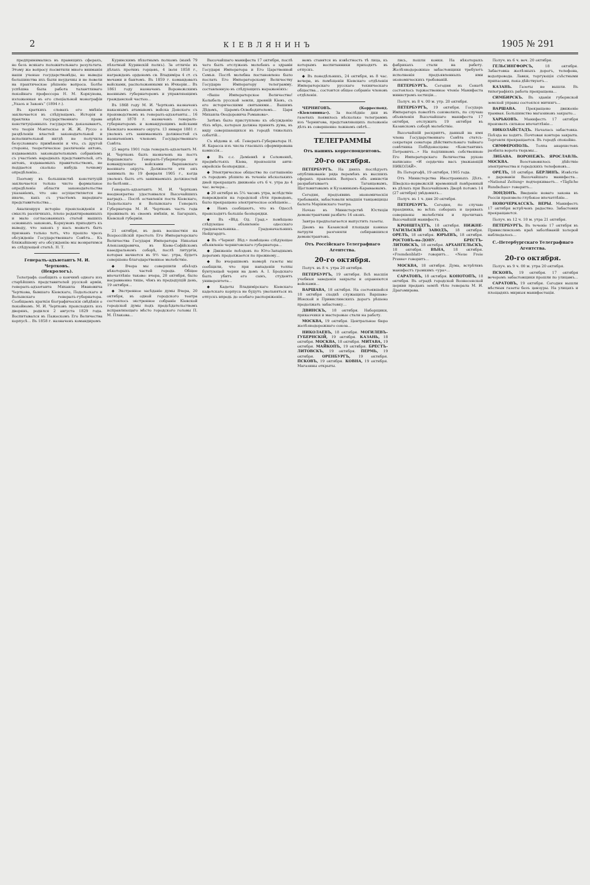2 КІЕВЛЯНИНЪ 1905 № 291
предпринимались въ правящихъ сферахъ, но безъ всякаго положительнаго результата. Этому же вопросу посвятили много вниманія наши ученые государствовѣды, но выводы большинства ихъ были неудачны и не повели на практическое рѣшеніе вопроса. Болѣе успѣшна была работа талантливаго покойнаго профессора Н. М. Коркунова, изложенная въ его спеціальной монографіи „Указъ и Законъ“ (1894 г.).
Въ краткихъ словахъ его мнѣніе заключается въ слѣдующемъ. Исторія и практика государственнаго права конституціонныхъ государствъ доказываютъ, что теорія Монтескье и Ж. Ж. Руссо о раздѣленіи властей законодательной и исполнительной нигдѣ не получила безусловнаго примѣненія и что, съ другой стороны, теоретическое различеніе актовъ, издаваемыхъ законодательнымъ собраніемъ съ участіемъ народныхъ представителей, отъ актовъ, издаваемыхъ правительствомъ, не поддается сколько нибудь точному опредѣленію...
Поэтому въ большинствѣ конституцій заключается только чисто формальное опредѣленіе области законодательства указаніемъ, что оно осуществляется не иначе, какъ съ участіемъ народнаго представительства...
Анализируя исторію происхожденія и смыслъ различныхъ, плохо редактированныхъ и мало согласованныхъ статей нашихъ основныхъ законовъ, Коркуновъ приходитъ къ выводу, что законъ у насъ можетъ быть признанъ только тотъ, что прошло чрезъ обсужденіе Государственнаго Совѣта... Къ ближайшему его обсужденію мы возвратимся въ слѣдующей статьѣ. Н. Т.
Генералъ-адъютантъ М. И. Чертковъ.
(Некрологъ).
Телеграфъ сообщилъ о кончинѣ одного изъ старѣйшихъ представителей русской арміи, генералъ-адъютанта Михаила Ивановича Черткова, бывшаго Кіевскаго, Подольскаго и Волынскаго генералъ-губернатора. Сообщаемъ краткія біографическія свѣдѣнія о покойномъ. М. И. Чертковъ происходилъ изъ дворянъ, родился 2 августа 1829 года. Воспитывался въ Пажескомъ Его Величества корпусѣ... Въ 1858 г. назначенъ командиромъ
Куринскимъ пѣхотнымъ полкомъ (нынѣ 79 пѣхотный Куринскій полкъ). За отличіе въ дѣлахъ противъ горцевъ, 4 іюля 1858 г., награжденъ орденомъ св. Владиміра 4 ст. съ мечами и бантомъ. Въ 1859 г. командовалъ войсками, расположенными въ Ичкеріи... Въ 1861 году назначенъ Воронежскимъ военнымъ губернаторомъ и управляющимъ гражданской частью...
Въ 1868 году М. И. Чертковъ назначенъ наказнымъ атаманомъ войска Донского съ производствомъ въ генералъ-адъютанты... 16 апрѣля 1878 г. назначенъ генералъ-губернаторомъ и командующимъ войсками Кіевскаго военнаго округа. 13 января 1881 г. уволенъ отъ занимаемыхъ должностей съ назначеніемъ членомъ Государственнаго Совѣта.
25 марта 1901 года генералъ-адъютантъ М. И. Чертковъ былъ назначенъ на постъ Варшавскаго Генералъ-Губернатора и командующаго войсками Варшавскаго военнаго округа. Должности эти онъ занималъ по 19 февраля 1905 г., когда уволенъ былъ отъ занимаемыхъ должностей по болѣзни...
Генералъ-адъютантъ М. И. Чертковъ неоднократно удостоивался Высочайшихъ наградъ... Послѣ оставленія поста Кіевскаго, Подольскаго и Волынскаго Генералъ Губернатора М. И. Чертковъ часть года проживалъ въ своемъ имѣніи, м. Багарынъ, Кіевской губерніи.
21 октября, въ день восшествія на Всероссійскій престолъ Его Императорскаго Величества Государя Императора Николая Александровича, въ Кіево-Софійскомъ каѳедральномъ соборѣ, послѣ литургіи, которая начнется въ 9½ час. утра, будетъ совершено благодарственное молебствіе.
◆ Вчера мы совершили объѣздъ нѣкоторыхъ частей города. Общее впечатлѣніе таково: вчера, 20 октября, было несравненно тише, чѣмъ въ предыдущій день, 19 октября...
◆ Экстренное засѣданіе думы Вчера, 20 октября, въ одной городского театра состоялось экстренное собраніе Кіевской городской думы подъ предсѣдательствомъ исправляющаго мѣсто городского головы П. М. Плакова...
Высочайшаго манифеста 17 октября, послѣ чего былъ отслуженъ молебенъ о здравіи Государя Императора и Его Царственной Семьи. Послѣ молебна постановлено было послать Его Императорскому Величеству Государю Императору телеграмму, составленную въ слѣдующихъ выраженіяхъ:
«Ваше Императорское Величество! Колыбель русской земли, древній Кіевъ, съ его историческими святынями... Вашимъ Дѣдомъ, Царемъ-Освободителемъ... Царя Михаила Ѳеодоровича Романова».
Затѣмъ было приступлено къ обсужденію тѣхъ мѣръ, которыя должна принять дума, въ виду совершающихся въ городѣ тяжелыхъ событій...
Съ вѣдома и. об. Генералъ-Губернатора Н. И. Карасса изъ числа гласныхъ сформирована комиссія...
◆ Въ с.с. Деміевкѣ и Соломенкѣ, предмѣстьяхъ Кіева, произошли анти-еврейскіе безпорядки...
◆ Электрическое общество по соглашенію съ городомъ рѣшило въ теченіе нѣсколькихъ дней прекращать движеніе отъ 6 ч. утра до 4 час. вечера...
◆ 20 октября въ 5¼ часовъ утра, вслѣдствіе поврежденія на городской сѣти проводовъ, было прекращено электрическое освѣщеніе...
◆ Намъ сообщаютъ, что въ Одессѣ происходятъ большіе безпорядки.
◆ Въ «Вѣд. Од. Град.» помѣщено слѣдующее объявленіе одесскаго градоначальника... Градоначальникъ Нейдгардтъ.
◆ Въ «Черниг. Вѣд.» помѣщено слѣдующее объявленіе черниговскаго губернатора...
◆ Движеніе поѣздовъ по Юго-Западнымъ дорогамъ продолжается по прежнему...
◆ Во вчерашнемъ номерѣ газеты мы сообщили, что при нападеніи толпы бунтующей черни на домъ А. І. Бродскаго былъ убитъ его сынъ, студентъ университета...
◆ Кадеты Владимірскаго Кіевскаго кадетскаго корпуса не будутъ увольняться въ отпускъ впредь до особаго распоряженія...
немъ ставятся въ извѣстность тѣ лица, къ которымъ воспитанники приходятъ въ отпускъ.
◆ Въ понедѣльникъ, 24 октября, въ 8 час. вечера, въ помѣщеніи Кіевскаго отдѣленія Императорскаго русскаго техническаго общества... состоится общее собраніе членовъ отдѣленія.
ЧЕРНИГОВЪ. (Корреспонд. «Кіевлянина»). За послѣдніе дни въ газетахъ появилось нѣсколько телеграммъ изъ Чернигова, представляющихъ положеніе дѣлъ въ совершенно ложномъ свѣтѣ...
ТЕЛЕГРАММЫ
Отъ нашихъ корреспондентовъ.
20-го октября.
ПЕТЕРБУРГЪ. На дняхъ послѣдуетъ опубликованіе ряда перемѣнъ въ высшихъ сферахъ правленія. Вопросъ объ амнистіи разрабатываетъ Таганцевымъ, Щегловитовымъ и Кузьминымъ-Караваевымъ.
Сегодня, предъявивъ экономическія требованія, забастовали младшія танцовщицы балета Маріинскаго театра.
Ночью въ Министерствѣ Юстиціи демонстрантами разбито 16 оконъ.
Завтра предполагается выпустить газеты.
Днемъ на Казанской площади конные патрули разгоняли собиравшихся демонстрантовъ.
Отъ Россійскаго Телеграфнаго Агентства.
20-го октября.
Получ. въ 8 ч. утра 20 октября.
ПЕТЕРБУРГЪ, 19 октября. Всѣ высшія учебныя заведенія закрыты и охраняются войсками...
ВАРШАВА, 18 октября. На состоявшейся 18 октября сходкѣ служащихъ Варшаво-Вѣнской и Привислинскихъ дорогъ рѣшено продолжать забастовку...
ДВИНСКЪ, 18 октября. Наборщики, приказчики и мастеровые стали на работу.
МОСКВА, 19 октября. Центральное бюро желѣзнодорожнаго союза...
НИКОЛАЕВЪ, 18 октября. МОГИЛЕВЪ-ГУБЕРНСКІЙ, 19 октября. КАЗАНЬ, 18 октября. МОСКВА, 18 октября. МИТАВА, 19 октября. МАЙКОПЪ, 19 октября. БРЕСТЪ-ЛИТОВСКЪ, 19 октября. ПЕРМЬ, 19 октября. ОРЕНБУРГЪ, 19 октября. ПСКОВЪ, 19 октября. КОВНА, 19 октября. Магазины открыты.
лись, пошли конки. На нѣкоторыхъ фабрикахъ стали на работу. Желѣзнодорожные забастовщики требуютъ исполненія предъявленныхъ ими экономическихъ требованій.
ПЕТЕРБУРГЪ. Сегодня въ Сенатѣ состоялось торжественное чтеніе Манифеста министромъ юстиціи...
Получ. въ 8 ч. 00 м. утр. 20 октября.
ПЕТЕРБУРГЪ, 19 октября. Государь Императоръ повелѣть соизволилъ, по случаю объявленія Высочайшаго манифеста 17 октября, отслужить 19 октября въ Казанскомъ соборѣ молебствіе.
Высочайшій рескриптъ, данный на имя члена Государственнаго Совѣта статсъ-секретаря сенатора дѣйствительнаго тайнаго совѣтника Побѣдоносцева: «Константинъ Петровичъ...» На подлинномъ собственною Его Императорскаго Величества рукою написано: «И сердечно васъ уважающій НИКОЛАЙ».
Въ Петергофѣ, 19 октября, 1905 года.
Отъ Министерства Иностранныхъ Дѣлъ. Шведско-норвежскій временный повѣренный въ дѣлахъ при Высочайшемъ Дворѣ потомъ 14 (27 октября) увѣдомилъ...
Получ. въ 1 ч. дня 20 октября.
ПЕТЕРБУРГЪ. Сегодня, по случаю праздника, во всѣхъ соборахъ и церквахъ совершены молебствія и прочитанъ Высочайшій манифестъ.
КРОНШТАДТЪ, 18 октября. НИЖНЕ-ТАГИЛЬСКІЙ ЗАВОДЪ, 18 октября. ОРЕЛЪ, 18 октября. ЮРЬЕВЪ, 18 октября. РОСТОВЪ-на-ДОНУ. БРЕСТЪ-ЛИТОВСКЪ, 18 октября. АРХАНГЕЛЬСКЪ, 18 октября. ВѢНА, 18 октября. «Fremdenblatt» говоритъ... «Neue Freie Presse» говоритъ...
МОСКВА, 18 октября. Дума, встрѣтивъ манифестъ громкимъ «ура»...
САРАТОВЪ, 18 октября. КОНОТОПЪ, 18 октября. Въ оградѣ городской Вознесенской церкви преданъ землѣ тѣло генерала М. И. Драгомирова.
Получ. въ 6 ч. веч. 20 октября.
ГЕЛЬСИНГФОРСЪ, 18 октября. Забастовка желѣзныхъ дорогъ, телефона, водопровода. Лавки, торгующія съѣстными припасами, пока дѣйствуютъ...
КАЗАНЬ. Газеты не вышли. Въ типографіяхъ работа прекращена...
СИМБИРСКЪ. Въ зданіи губернской земской управы состоялся митингъ...
ВАРШАВА. Прекращено движеніе трамвая. Большинство магазиновъ закрыто...
ХАРЬКОВЪ. Манифестъ 17 октября произвелъ сильное впечатлѣніе...
НИКОЛАЙСТАДЪ. Началась забастовка. Поѣзда не ходятъ. Почтовая контора закрыта. Торговля прекращается. Въ городѣ спокойно.
СИМФЕРОПОЛЬ. Толпа анархистовъ разбила ворота тюрьмы...
ЛИБАВА. ВОРОНЕЖЪ. ЯРОСЛАВЛЬ. МОСКВА. Возстановилось дѣйствіе электричества и городскихъ телефоновъ...
ОРЕЛЪ, 18 октября. БЕРЛИНЪ. Извѣстіе о дарованіи Высочайшаго манифеста... «National Zeitung» подчеркиваетъ... «Tägliche Rundschau» говоритъ...
ЛОНДОНЪ. Введеніе новаго закона въ Россіи произвело глубокое впечатлѣніе...
НОВОЧЕРКАССКЪ. ВЕРЫ. Манифестъ 17 октября встрѣченъ радостно. Забастовки прекращаются.
Получ. въ 12 ч. 10 м. утра 21 октября.
ПЕТЕРБУРГЪ. Въ теченіе 17 октября въ Привислинскомъ краѣ заболѣваній холерой наблюдалось...
С.-Петербургскаго Телеграфнаго Агентства.
20-го октября.
Получ. въ 9 ч. 00 м. утра 20 октября.
ПСКОВЪ, 19 октября. 17 октября вечеромъ забастовщики прошли по улицамъ...
САРАТОВЪ, 19 октября. Сегодня вышли мѣстныя газеты безъ цензуры. На улицахъ и площадяхъ мирныя манифестаціи.